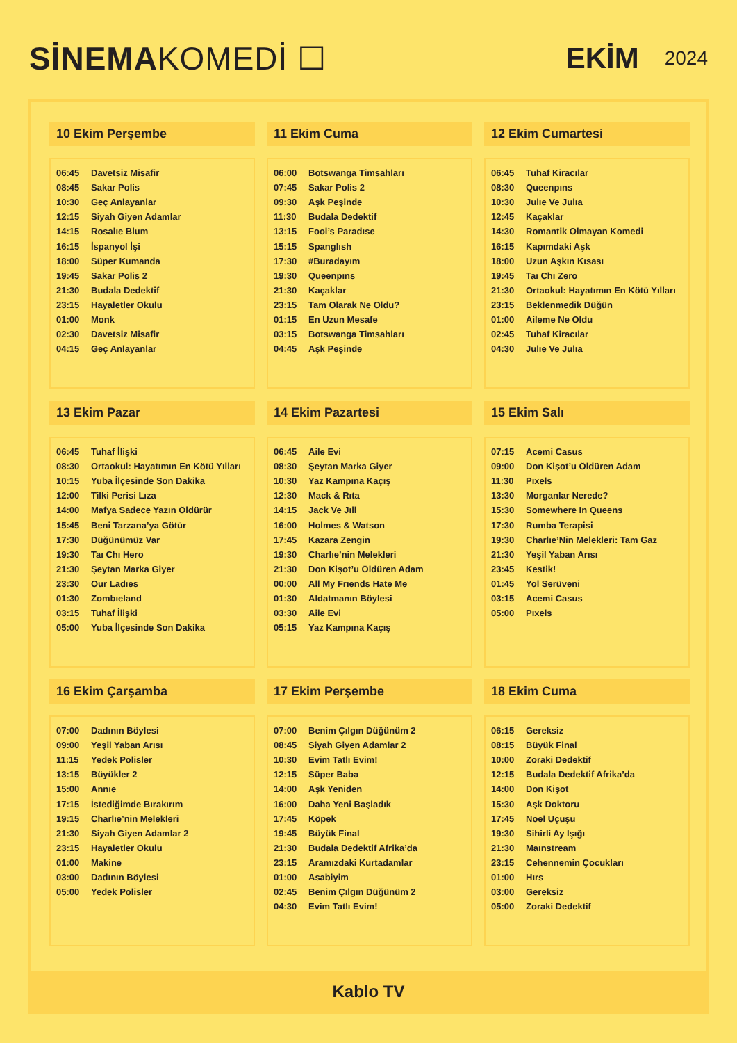SİNEMAKOMEDİ ☐ EKİM 2024
10 Ekim Perşembe
| 06:45 | Davetsiz Misafir |
| 08:45 | Sakar Polis |
| 10:30 | Geç Anlayanlar |
| 12:15 | Siyah Giyen Adamlar |
| 14:15 | Rosalıe Blum |
| 16:15 | İspanyol İşi |
| 18:00 | Süper Kumanda |
| 19:45 | Sakar Polis 2 |
| 21:30 | Budala Dedektif |
| 23:15 | Hayaletler Okulu |
| 01:00 | Monk |
| 02:30 | Davetsiz Misafir |
| 04:15 | Geç Anlayanlar |
11 Ekim Cuma
| 06:00 | Botswanga Timsahları |
| 07:45 | Sakar Polis 2 |
| 09:30 | Aşk Peşinde |
| 11:30 | Budala Dedektif |
| 13:15 | Fool’s Paradıse |
| 15:15 | Spanglısh |
| 17:30 | #Buradayım |
| 19:30 | Queenpıns |
| 21:30 | Kaçaklar |
| 23:15 | Tam Olarak Ne Oldu? |
| 01:15 | En Uzun Mesafe |
| 03:15 | Botswanga Timsahları |
| 04:45 | Aşk Peşinde |
12 Ekim Cumartesi
| 06:45 | Tuhaf Kiracılar |
| 08:30 | Queenpıns |
| 10:30 | Julıe Ve Julıa |
| 12:45 | Kaçaklar |
| 14:30 | Romantik Olmayan Komedi |
| 16:15 | Kapımdaki Aşk |
| 18:00 | Uzun Aşkın Kısası |
| 19:45 | Taı Chı Zero |
| 21:30 | Ortaokul: Hayatımın En Kötü Yılları |
| 23:15 | Beklenmedik Düğün |
| 01:00 | Aileme Ne Oldu |
| 02:45 | Tuhaf Kiracılar |
| 04:30 | Julıe Ve Julıa |
13 Ekim Pazar
| 06:45 | Tuhaf İlişki |
| 08:30 | Ortaokul: Hayatımın En Kötü Yılları |
| 10:15 | Yuba İlçesinde Son Dakika |
| 12:00 | Tilki Perisi Lıza |
| 14:00 | Mafya Sadece Yazın Öldürür |
| 15:45 | Beni Tarzana’ya Götür |
| 17:30 | Düğünümüz Var |
| 19:30 | Taı Chı Hero |
| 21:30 | Şeytan Marka Giyer |
| 23:30 | Our Ladıes |
| 01:30 | Zombıeland |
| 03:15 | Tuhaf İlişki |
| 05:00 | Yuba İlçesinde Son Dakika |
14 Ekim Pazartesi
| 06:45 | Aile Evi |
| 08:30 | Şeytan Marka Giyer |
| 10:30 | Yaz Kampına Kaçış |
| 12:30 | Mack & Rıta |
| 14:15 | Jack Ve Jıll |
| 16:00 | Holmes & Watson |
| 17:45 | Kazara Zengin |
| 19:30 | Charlıe’nin Melekleri |
| 21:30 | Don Kişot’u Öldüren Adam |
| 00:00 | All My Frıends Hate Me |
| 01:30 | Aldatmanın Böylesi |
| 03:30 | Aile Evi |
| 05:15 | Yaz Kampına Kaçış |
15 Ekim Salı
| 07:15 | Acemi Casus |
| 09:00 | Don Kişot’u Öldüren Adam |
| 11:30 | Pıxels |
| 13:30 | Morganlar Nerede? |
| 15:30 | Somewhere In Queens |
| 17:30 | Rumba Terapisi |
| 19:30 | Charlıe’Nin Melekleri: Tam Gaz |
| 21:30 | Yeşil Yaban Arısı |
| 23:45 | Kestik! |
| 01:45 | Yol Serüveni |
| 03:15 | Acemi Casus |
| 05:00 | Pıxels |
16 Ekim Çarşamba
| 07:00 | Dadının Böylesi |
| 09:00 | Yeşil Yaban Arısı |
| 11:15 | Yedek Polisler |
| 13:15 | Büyükler 2 |
| 15:00 | Annıe |
| 17:15 | İstediğimde Bırakırım |
| 19:15 | Charlıe’nin Melekleri |
| 21:30 | Siyah Giyen Adamlar 2 |
| 23:15 | Hayaletler Okulu |
| 01:00 | Makine |
| 03:00 | Dadının Böylesi |
| 05:00 | Yedek Polisler |
17 Ekim Perşembe
| 07:00 | Benim Çılgın Düğünüm 2 |
| 08:45 | Siyah Giyen Adamlar 2 |
| 10:30 | Evim Tatlı Evim! |
| 12:15 | Süper Baba |
| 14:00 | Aşk Yeniden |
| 16:00 | Daha Yeni Başladık |
| 17:45 | Köpek |
| 19:45 | Büyük Final |
| 21:30 | Budala Dedektif Afrika’da |
| 23:15 | Aramızdaki Kurtadamlar |
| 01:00 | Asabiyim |
| 02:45 | Benim Çılgın Düğünüm 2 |
| 04:30 | Evim Tatlı Evim! |
18 Ekim Cuma
| 06:15 | Gereksiz |
| 08:15 | Büyük Final |
| 10:00 | Zoraki Dedektif |
| 12:15 | Budala Dedektif Afrika’da |
| 14:00 | Don Kişot |
| 15:30 | Aşk Doktoru |
| 17:45 | Noel Uçuşu |
| 19:30 | Sihirli Ay Işığı |
| 21:30 | Maınstream |
| 23:15 | Cehennemin Çocukları |
| 01:00 | Hırs |
| 03:00 | Gereksiz |
| 05:00 | Zoraki Dedektif |
Kablo TV